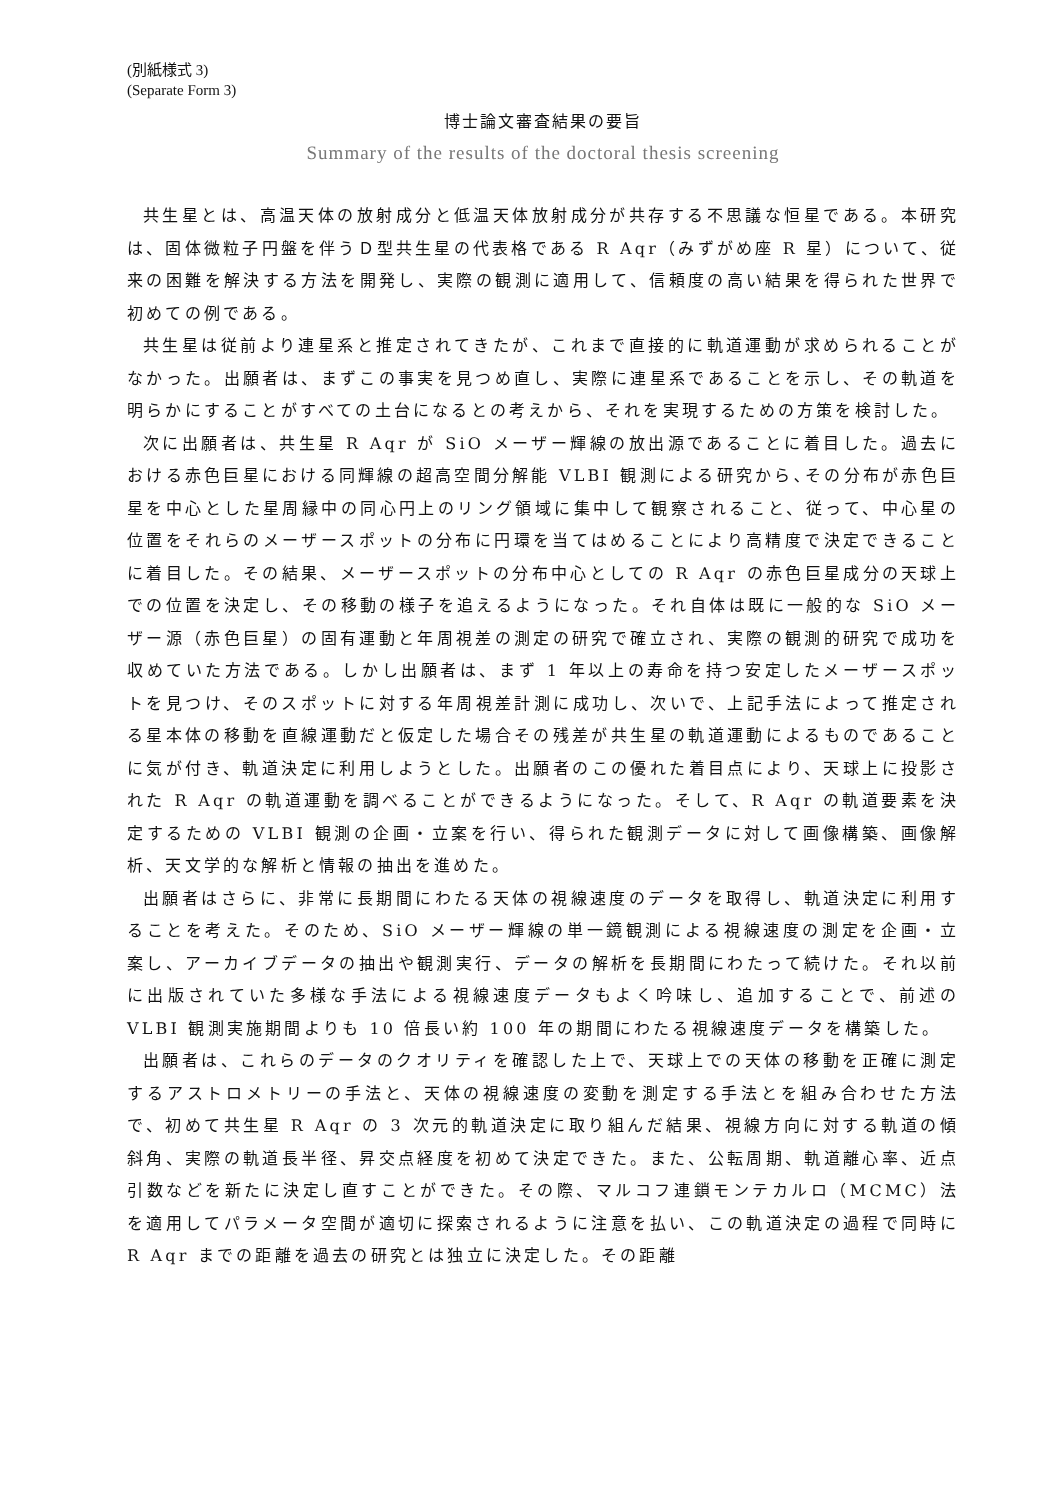(別紙様式 3)
(Separate Form 3)
博士論文審査結果の要旨
Summary of the results of the doctoral thesis screening
共生星とは、高温天体の放射成分と低温天体放射成分が共存する不思議な恒星である。本研究は、固体微粒子円盤を伴うＤ型共生星の代表格である R Aqr（みずがめ座 R 星）について、従来の困難を解決する方法を開発し、実際の観測に適用して、信頼度の高い結果を得られた世界で初めての例である。
共生星は従前より連星系と推定されてきたが、これまで直接的に軌道運動が求められることがなかった。出願者は、まずこの事実を見つめ直し、実際に連星系であることを示し、その軌道を明らかにすることがすべての土台になるとの考えから、それを実現するための方策を検討した。
次に出願者は、共生星 R Aqr が SiO メーザー輝線の放出源であることに着目した。過去における赤色巨星における同輝線の超高空間分解能 VLBI 観測による研究から､その分布が赤色巨星を中心とした星周縁中の同心円上のリング領域に集中して観察されること、従って、中心星の位置をそれらのメーザースポットの分布に円環を当てはめることにより高精度で決定できることに着目した。その結果、メーザースポットの分布中心としての R Aqr の赤色巨星成分の天球上での位置を決定し、その移動の様子を追えるようになった。それ自体は既に一般的な SiO メーザー源（赤色巨星）の固有運動と年周視差の測定の研究で確立され、実際の観測的研究で成功を収めていた方法である。しかし出願者は、まず 1 年以上の寿命を持つ安定したメーザースポットを見つけ、そのスポットに対する年周視差計測に成功し、次いで、上記手法によって推定される星本体の移動を直線運動だと仮定した場合その残差が共生星の軌道運動によるものであることに気が付き、軌道決定に利用しようとした。出願者のこの優れた着目点により、天球上に投影された R Aqr の軌道運動を調べることができるようになった。そして、R Aqr の軌道要素を決定するための VLBI 観測の企画・立案を行い、得られた観測データに対して画像構築、画像解析、天文学的な解析と情報の抽出を進めた。
出願者はさらに、非常に長期間にわたる天体の視線速度のデータを取得し、軌道決定に利用することを考えた。そのため、SiO メーザー輝線の単一鏡観測による視線速度の測定を企画・立案し、アーカイブデータの抽出や観測実行、データの解析を長期間にわたって続けた。それ以前に出版されていた多様な手法による視線速度データもよく吟味し、追加することで、前述の VLBI 観測実施期間よりも 10 倍長い約 100 年の期間にわたる視線速度データを構築した。
出願者は、これらのデータのクオリティを確認した上で、天球上での天体の移動を正確に測定するアストロメトリーの手法と、天体の視線速度の変動を測定する手法とを組み合わせた方法で、初めて共生星 R Aqr の 3 次元的軌道決定に取り組んだ結果、視線方向に対する軌道の傾斜角、実際の軌道長半径、昇交点経度を初めて決定できた。また、公転周期、軌道離心率、近点引数などを新たに決定し直すことができた。その際、マルコフ連鎖モンテカルロ（MCMC）法を適用してパラメータ空間が適切に探索されるように注意を払い、この軌道決定の過程で同時に R Aqr までの距離を過去の研究とは独立に決定した。その距離